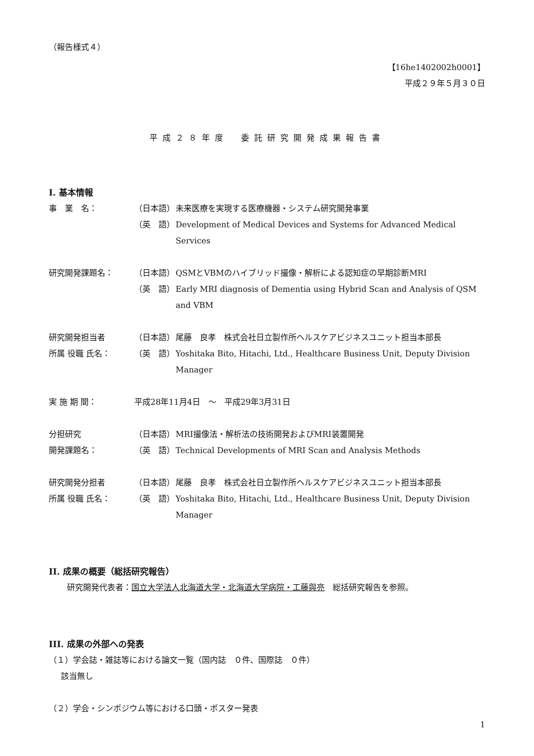（報告様式４）
【16he1402002h0001】
平成２９年５月３０日
平成２８年度　委託研究開発成果報告書
I. 基本情報
事　業　名： （日本語） 未来医療を実現する医療機器・システム研究開発事業
（英　語） Development of Medical Devices and Systems for Advanced Medical Services
研究開発課題名： （日本語） QSMとVBMのハイブリッド撮像・解析による認知症の早期診断MRI
（英　語） Early MRI diagnosis of Dementia using Hybrid Scan and Analysis of QSM and VBM
研究開発担当者 （日本語） 尾藤　良孝　株式会社日立製作所ヘルスケアビジネスユニット担当本部長
所属 役職 氏名： （英　語） Yoshitaka Bito, Hitachi, Ltd., Healthcare Business Unit, Deputy Division Manager
実 施 期 間： 平成28年11月4日　～　平成29年3月31日
分担研究 （日本語） MRI撮像法・解析法の技術開発およびMRI装置開発
開発課題名： （英　語） Technical Developments of MRI Scan and Analysis Methods
研究開発分担者 （日本語） 尾藤　良孝　株式会社日立製作所ヘルスケアビジネスユニット担当本部長
所属 役職 氏名： （英　語） Yoshitaka Bito, Hitachi, Ltd., Healthcare Business Unit, Deputy Division Manager
II. 成果の概要（総括研究報告）
研究開発代表者：国立大学法人北海道大学・北海道大学病院・工藤與亮　総括研究報告を参照。
III. 成果の外部への発表
（１）学会誌・雑誌等における論文一覧（国内誌　０件、国際誌　０件）
該当無し
（２）学会・シンポジウム等における口頭・ポスター発表
1